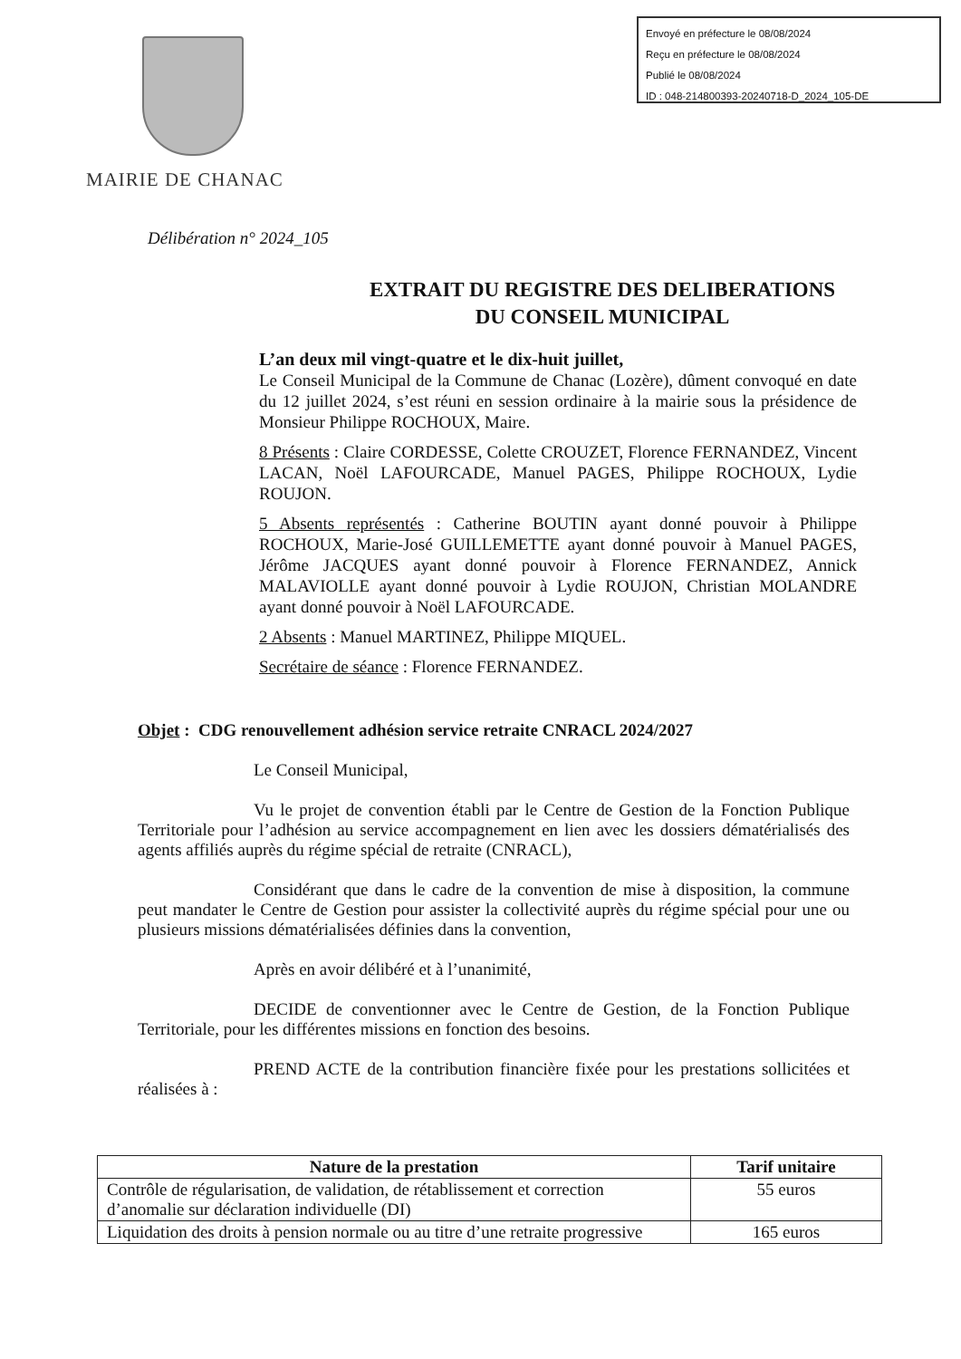Envoyé en préfecture le 08/08/2024
Reçu en préfecture le 08/08/2024
Publié le 08/08/2024
ID : 048-214800393-20240718-D_2024_105-DE
MAIRIE DE CHANAC
Délibération n° 2024_105
EXTRAIT DU REGISTRE DES DELIBERATIONS
DU CONSEIL MUNICIPAL
L’an deux mil vingt-quatre et le dix-huit juillet,
Le Conseil Municipal de la Commune de Chanac (Lozère), dûment convoqué en date du 12 juillet 2024, s’est réuni en session ordinaire à la mairie sous la présidence de Monsieur Philippe ROCHOUX, Maire.
8 Présents : Claire CORDESSE, Colette CROUZET, Florence FERNANDEZ, Vincent LACAN, Noël LAFOURCADE, Manuel PAGES, Philippe ROCHOUX, Lydie ROUJON.
5 Absents représentés : Catherine BOUTIN ayant donné pouvoir à Philippe ROCHOUX, Marie-José GUILLEMETTE ayant donné pouvoir à Manuel PAGES, Jérôme JACQUES ayant donné pouvoir à Florence FERNANDEZ, Annick MALAVIOLLE ayant donné pouvoir à Lydie ROUJON, Christian MOLANDRE ayant donné pouvoir à Noël LAFOURCADE.
2 Absents : Manuel MARTINEZ, Philippe MIQUEL.
Secrétaire de séance : Florence FERNANDEZ.
Objet : CDG renouvellement adhésion service retraite CNRACL 2024/2027
Le Conseil Municipal,
Vu le projet de convention établi par le Centre de Gestion de la Fonction Publique Territoriale pour l’adhésion au service accompagnement en lien avec les dossiers dématérialisés des agents affiliés auprès du régime spécial de retraite (CNRACL),
Considérant que dans le cadre de la convention de mise à disposition, la commune peut mandater le Centre de Gestion pour assister la collectivité auprès du régime spécial pour une ou plusieurs missions dématérialisées définies dans la convention,
Après en avoir délibéré et à l’unanimité,
DECIDE de conventionner avec le Centre de Gestion, de la Fonction Publique Territoriale, pour les différentes missions en fonction des besoins.
PREND ACTE de la contribution financière fixée pour les prestations sollicitées et réalisées à :
| Nature de la prestation | Tarif unitaire |
| --- | --- |
| Contrôle de régularisation, de validation, de rétablissement et correction d’anomalie sur déclaration individuelle (DI) | 55 euros |
| Liquidation des droits à pension normale ou au titre d’une retraite progressive | 165 euros |